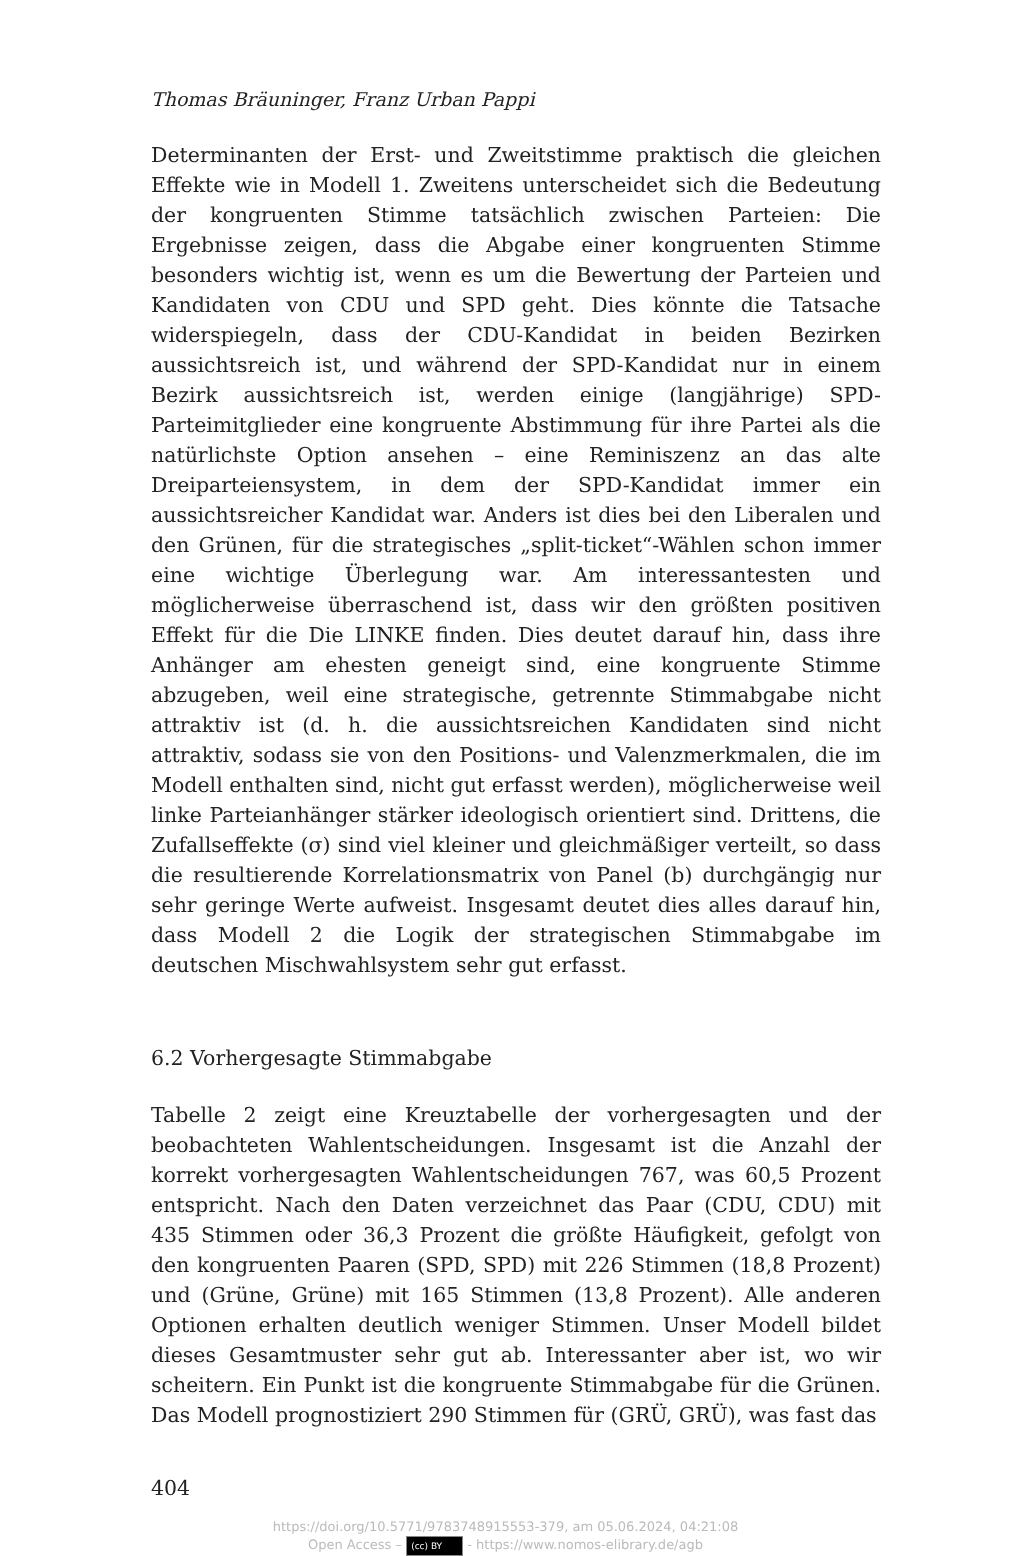Thomas Bräuninger, Franz Urban Pappi
Determinanten der Erst- und Zweitstimme praktisch die gleichen Effekte wie in Modell 1. Zweitens unterscheidet sich die Bedeutung der kongru­enten Stimme tatsächlich zwischen Parteien: Die Ergebnisse zeigen, dass die Abgabe einer kongruenten Stimme besonders wichtig ist, wenn es um die Bewertung der Parteien und Kandidaten von CDU und SPD geht. Dies könnte die Tatsache widerspiegeln, dass der CDU-Kandidat in beiden Bezirken aussichtsreich ist, und während der SPD-Kandidat nur in einem Bezirk aussichtsreich ist, werden einige (langjährige) SPD-Parteimitglieder eine kongruente Abstimmung für ihre Partei als die natürlichste Option ansehen – eine Reminiszenz an das alte Dreiparteiensystem, in dem der SPD-Kandidat immer ein aussichtsreicher Kandidat war. Anders ist dies bei den Liberalen und den Grünen, für die strategisches „split-ticket“-Wäh­len schon immer eine wichtige Überlegung war. Am interessantesten und möglicherweise überraschend ist, dass wir den größten positiven Effekt für die Die LINKE finden. Dies deutet darauf hin, dass ihre Anhänger am ehesten geneigt sind, eine kongruente Stimme abzugeben, weil eine strategische, getrennte Stimmabgabe nicht attraktiv ist (d. h. die aussichts­reichen Kandidaten sind nicht attraktiv, sodass sie von den Positions- und Valenzmerkmalen, die im Modell enthalten sind, nicht gut erfasst werden), möglicherweise weil linke Parteianhänger stärker ideologisch orientiert sind. Drittens, die Zufallseffekte (σ) sind viel kleiner und gleichmäßiger verteilt, so dass die resultierende Korrelationsmatrix von Panel (b) durch­gängig nur sehr geringe Werte aufweist. Insgesamt deutet dies alles darauf hin, dass Modell 2 die Logik der strategischen Stimmabgabe im deutschen Mischwahlsystem sehr gut erfasst.
6.2 Vorhergesagte Stimmabgabe
Tabelle 2 zeigt eine Kreuztabelle der vorhergesagten und der beobachteten Wahlentscheidungen. Insgesamt ist die Anzahl der korrekt vorhergesagten Wahlentscheidungen 767, was 60,5 Prozent entspricht. Nach den Daten verzeichnet das Paar (CDU, CDU) mit 435 Stimmen oder 36,3 Prozent die größte Häufigkeit, gefolgt von den kongruenten Paaren (SPD, SPD) mit 226 Stimmen (18,8 Prozent) und (Grüne, Grüne) mit 165 Stimmen (13,8 Prozent). Alle anderen Optionen erhalten deutlich weniger Stimmen. Unser Modell bildet dieses Gesamtmuster sehr gut ab. Interessanter aber ist, wo wir scheitern. Ein Punkt ist die kongruente Stimmabgabe für die Grünen. Das Modell prognostiziert 290 Stimmen für (GRÜ, GRÜ), was fast das
404
https://doi.org/10.5771/9783748915553-379, am 05.06.2024, 04:21:08
Open Access – (cc) BY - https://www.nomos-elibrary.de/agb